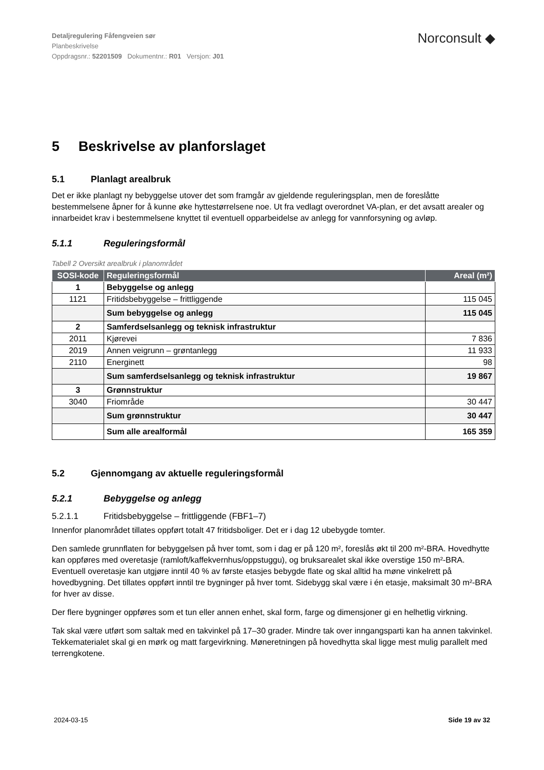Detaljregulering Fåfengveien sør
Planbeskrivelse
Oppdragsnr.: 52201509 Dokumentnr.: R01 Versjon: J01
Norconsult ◆
5 Beskrivelse av planforslaget
5.1 Planlagt arealbruk
Det er ikke planlagt ny bebyggelse utover det som framgår av gjeldende reguleringsplan, men de foreslåtte bestemmelsene åpner for å kunne øke hyttestørrelsene noe. Ut fra vedlagt overordnet VA-plan, er det avsatt arealer og innarbeidet krav i bestemmelsene knyttet til eventuell opparbeidelse av anlegg for vannforsyning og avløp.
5.1.1 Reguleringsformål
Tabell 2 Oversikt arealbruk i planområdet
| SOSI-kode | Reguleringsformål | Areal (m²) |
| --- | --- | --- |
| 1 | Bebyggelse og anlegg | |
| 1121 | Fritidsbebyggelse – frittliggende | 115 045 |
| | Sum bebyggelse og anlegg | 115 045 |
| 2 | Samferdselsanlegg og teknisk infrastruktur | |
| 2011 | Kjørevei | 7 836 |
| 2019 | Annen veigrunn – grøntanlegg | 11 933 |
| 2110 | Energinett | 98 |
| | Sum samferdselsanlegg og teknisk infrastruktur | 19 867 |
| 3 | Grønnstruktur | |
| 3040 | Friområde | 30 447 |
| | Sum grønnstruktur | 30 447 |
| | Sum alle arealformål | 165 359 |
5.2 Gjennomgang av aktuelle reguleringsformål
5.2.1 Bebyggelse og anlegg
5.2.1.1 Fritidsbebyggelse – frittliggende (FBF1–7)
Innenfor planområdet tillates oppført totalt 47 fritidsboliger. Det er i dag 12 ubebygde tomter.
Den samlede grunnflaten for bebyggelsen på hver tomt, som i dag er på 120 m², foreslås økt til 200 m²-BRA. Hovedhytte kan oppføres med overetasje (ramloft/kaffekvernhus/oppstuggu), og bruksarealet skal ikke overstige 150 m²-BRA. Eventuell overetasje kan utgjøre inntil 40 % av første etasjes bebygde flate og skal alltid ha møne vinkelrett på hovedbygning. Det tillates oppført inntil tre bygninger på hver tomt. Sidebygg skal være i én etasje, maksimalt 30 m²-BRA for hver av disse.
Der flere bygninger oppføres som et tun eller annen enhet, skal form, farge og dimensjoner gi en helhetlig virkning.
Tak skal være utført som saltak med en takvinkel på 17–30 grader. Mindre tak over inngangsparti kan ha annen takvinkel. Tekkematerialet skal gi en mørk og matt fargevirkning. Møneretningen på hovedhytta skal ligge mest mulig parallelt med terrengkotene.
2024-03-15 Side 19 av 32